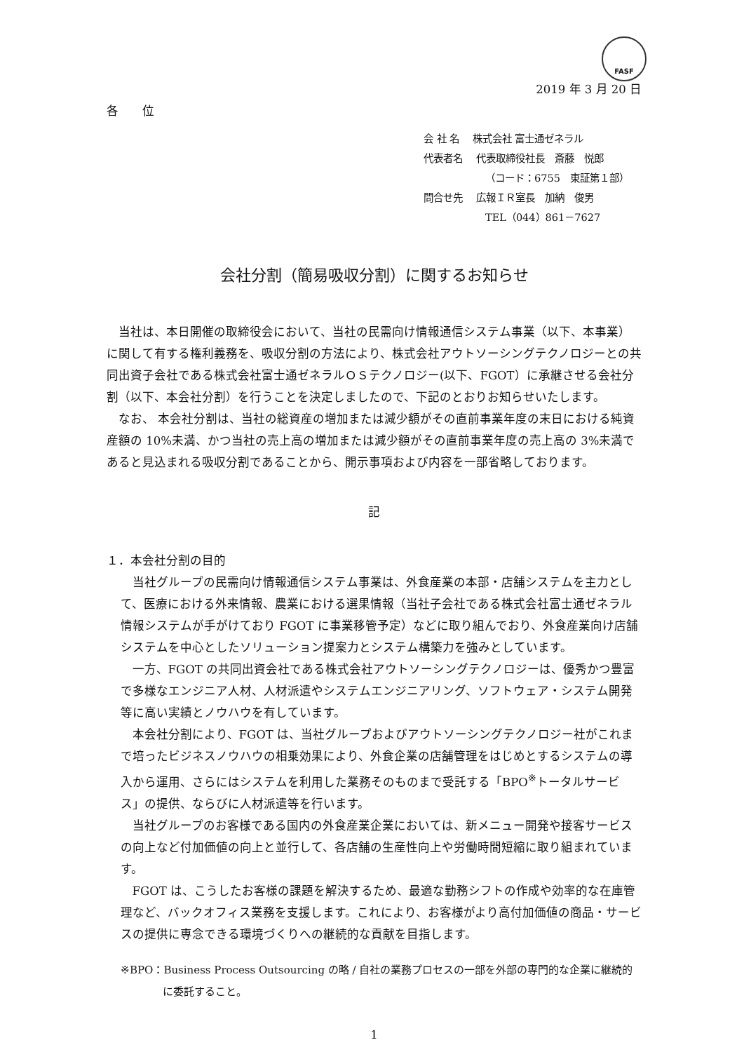FASF
2019 年 3 月 20 日
各　　位
会 社 名　 株式会社 富士通ゼネラル
代表者名　 代表取締役社長　斎藤　悦郎
（コード：6755　東証第１部）
問合せ先　 広報ＩＲ室長　加納　俊男
TEL（044）861－7627
会社分割（簡易吸収分割）に関するお知らせ
当社は、本日開催の取締役会において、当社の民需向け情報通信システム事業（以下、本事業）に関して有する権利義務を、吸収分割の方法により、株式会社アウトソーシングテクノロジーとの共同出資子会社である株式会社富士通ゼネラルＯＳテクノロジー(以下、FGOT）に承継させる会社分割（以下、本会社分割）を行うことを決定しましたので、下記のとおりお知らせいたします。
なお、 本会社分割は、当社の総資産の増加または減少額がその直前事業年度の末日における純資産額の 10%未満、かつ当社の売上高の増加または減少額がその直前事業年度の売上高の 3%未満であると見込まれる吸収分割であることから、開示事項および内容を一部省略しております。
記
１．本会社分割の目的
当社グループの民需向け情報通信システム事業は、外食産業の本部・店舗システムを主力として、医療における外来情報、農業における選果情報（当社子会社である株式会社富士通ゼネラル情報システムが手がけており FGOT に事業移管予定）などに取り組んでおり、外食産業向け店舗システムを中心としたソリューション提案力とシステム構築力を強みとしています。
一方、FGOT の共同出資会社である株式会社アウトソーシングテクノロジーは、優秀かつ豊富で多様なエンジニア人材、人材派遣やシステムエンジニアリング、ソフトウェア・システム開発等に高い実績とノウハウを有しています。
本会社分割により、FGOT は、当社グループおよびアウトソーシングテクノロジー社がこれまで培ったビジネスノウハウの相乗効果により、外食企業の店舗管理をはじめとするシステムの導入から運用、さらにはシステムを利用した業務そのものまで受託する「BPO<sup>※</sup>トータルサービス」の提供、ならびに人材派遣等を行います。
当社グループのお客様である国内の外食産業企業においては、新メニュー開発や接客サービスの向上など付加価値の向上と並行して、各店舗の生産性向上や労働時間短縮に取り組まれています。
FGOT は、こうしたお客様の課題を解決するため、最適な勤務シフトの作成や効率的な在庫管理など、バックオフィス業務を支援します。これにより、お客様がより高付加価値の商品・サービスの提供に専念できる環境づくりへの継続的な貢献を目指します。
※BPO：Business Process Outsourcing の略 / 自社の業務プロセスの一部を外部の専門的な企業に継続的に委託すること。
1